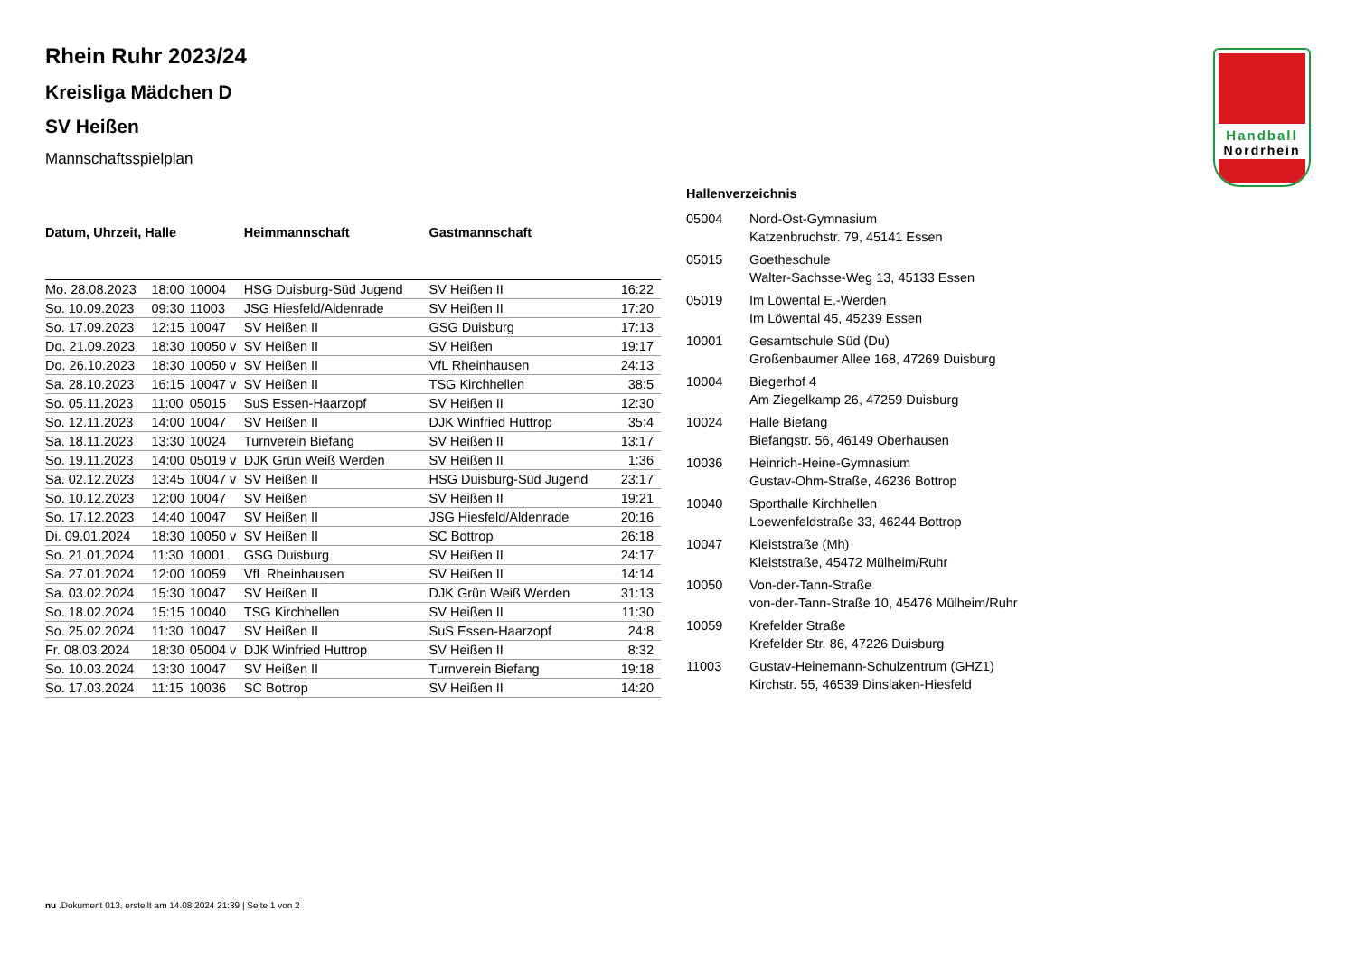Handball
Nordrhein
Rhein Ruhr 2023/24
Kreisliga Mädchen D
SV Heißen
Mannschaftsspielplan
| Datum, Uhrzeit, Halle | | | Heimmannschaft | Gastmannschaft | |
| --- | --- | --- | --- | --- | --- |
| Mo. 28.08.2023 | 18:00 | 10004 | HSG Duisburg-Süd Jugend | SV Heißen II | 16:22 |
| So. 10.09.2023 | 09:30 | 11003 | JSG Hiesfeld/Aldenrade | SV Heißen II | 17:20 |
| So. 17.09.2023 | 12:15 | 10047 | SV Heißen II | GSG Duisburg | 17:13 |
| Do. 21.09.2023 | 18:30 | 10050 v | SV Heißen II | SV Heißen | 19:17 |
| Do. 26.10.2023 | 18:30 | 10050 v | SV Heißen II | VfL Rheinhausen | 24:13 |
| Sa. 28.10.2023 | 16:15 | 10047 v | SV Heißen II | TSG Kirchhellen | 38:5 |
| So. 05.11.2023 | 11:00 | 05015 | SuS Essen-Haarzopf | SV Heißen II | 12:30 |
| So. 12.11.2023 | 14:00 | 10047 | SV Heißen II | DJK Winfried Huttrop | 35:4 |
| Sa. 18.11.2023 | 13:30 | 10024 | Turnverein Biefang | SV Heißen II | 13:17 |
| So. 19.11.2023 | 14:00 | 05019 v | DJK Grün Weiß Werden | SV Heißen II | 1:36 |
| Sa. 02.12.2023 | 13:45 | 10047 v | SV Heißen II | HSG Duisburg-Süd Jugend | 23:17 |
| So. 10.12.2023 | 12:00 | 10047 | SV Heißen | SV Heißen II | 19:21 |
| So. 17.12.2023 | 14:40 | 10047 | SV Heißen II | JSG Hiesfeld/Aldenrade | 20:16 |
| Di. 09.01.2024 | 18:30 | 10050 v | SV Heißen II | SC Bottrop | 26:18 |
| So. 21.01.2024 | 11:30 | 10001 | GSG Duisburg | SV Heißen II | 24:17 |
| Sa. 27.01.2024 | 12:00 | 10059 | VfL Rheinhausen | SV Heißen II | 14:14 |
| Sa. 03.02.2024 | 15:30 | 10047 | SV Heißen II | DJK Grün Weiß Werden | 31:13 |
| So. 18.02.2024 | 15:15 | 10040 | TSG Kirchhellen | SV Heißen II | 11:30 |
| So. 25.02.2024 | 11:30 | 10047 | SV Heißen II | SuS Essen-Haarzopf | 24:8 |
| Fr. 08.03.2024 | 18:30 | 05004 v | DJK Winfried Huttrop | SV Heißen II | 8:32 |
| So. 10.03.2024 | 13:30 | 10047 | SV Heißen II | Turnverein Biefang | 19:18 |
| So. 17.03.2024 | 11:15 | 10036 | SC Bottrop | SV Heißen II | 14:20 |
Hallenverzeichnis
| 05004 | Nord-Ost-Gymnasium Katzenbruchstr. 79, 45141 Essen |
| 05015 | Goetheschule Walter-Sachsse-Weg 13, 45133 Essen |
| 05019 | Im Löwental E.-Werden Im Löwental 45, 45239 Essen |
| 10001 | Gesamtschule Süd (Du) Großenbaumer Allee 168, 47269 Duisburg |
| 10004 | Biegerhof 4 Am Ziegelkamp 26, 47259 Duisburg |
| 10024 | Halle Biefang Biefangstr. 56, 46149 Oberhausen |
| 10036 | Heinrich-Heine-Gymnasium Gustav-Ohm-Straße, 46236 Bottrop |
| 10040 | Sporthalle Kirchhellen Loewenfeldstraße 33, 46244 Bottrop |
| 10047 | Kleiststraße (Mh) Kleiststraße, 45472 Mülheim/Ruhr |
| 10050 | Von-der-Tann-Straße von-der-Tann-Straße 10, 45476 Mülheim/Ruhr |
| 10059 | Krefelder Straße Krefelder Str. 86, 47226 Duisburg |
| 11003 | Gustav-Heinemann-Schulzentrum (GHZ1) Kirchstr. 55, 46539 Dinslaken-Hiesfeld |
nu .Dokument 013, erstellt am 14.08.2024 21:39 | Seite 1 von 2